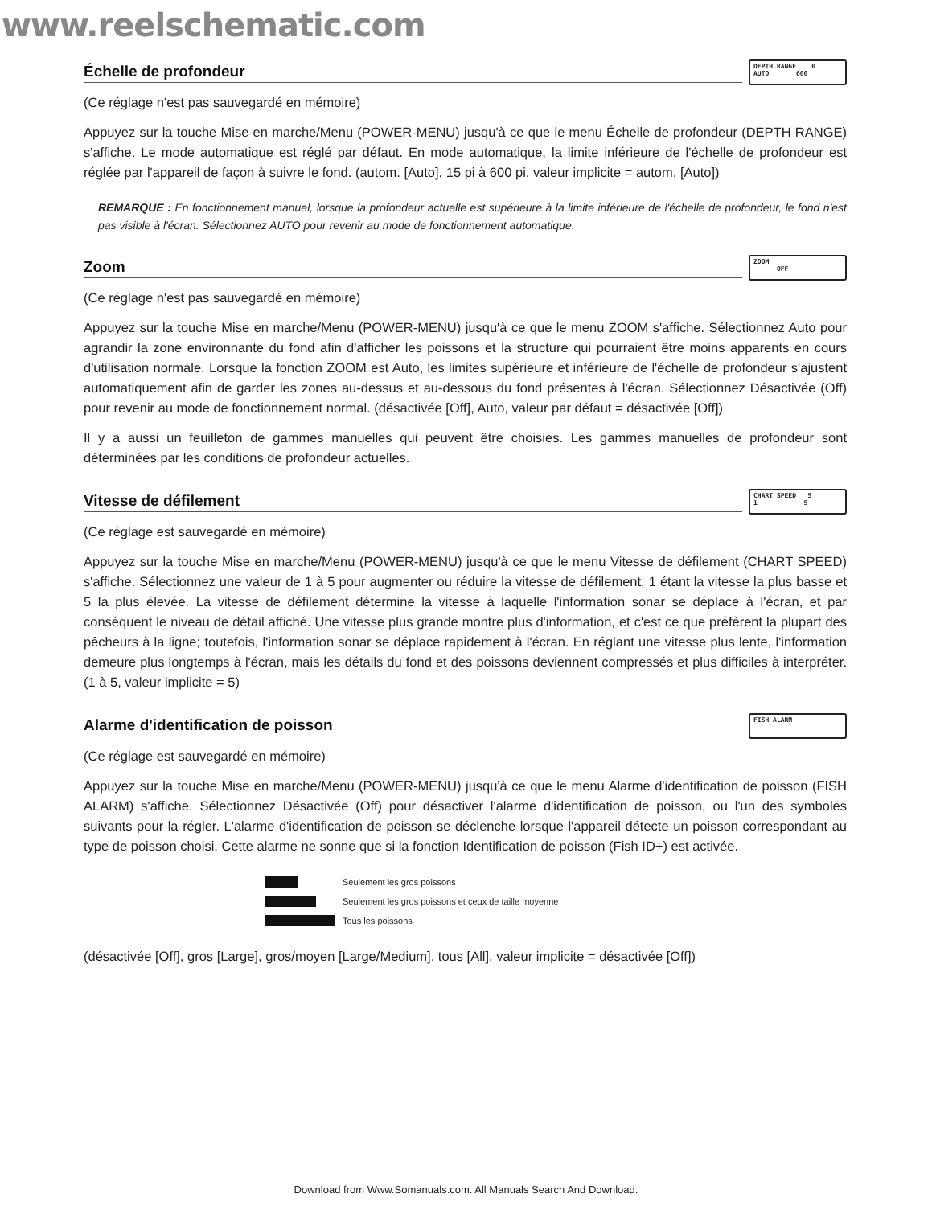www.reelschematic.com
Échelle de profondeur
DEPTH RANGE 0
AUTO 600
(Ce réglage n'est pas sauvegardé en mémoire)
Appuyez sur la touche Mise en marche/Menu (POWER-MENU) jusqu'à ce que le menu Échelle de profondeur (DEPTH RANGE) s'affiche. Le mode automatique est réglé par défaut. En mode automatique, la limite inférieure de l'échelle de profondeur est réglée par l'appareil de façon à suivre le fond. (autom. [Auto], 15 pi à 600 pi, valeur implicite = autom. [Auto])
REMARQUE : En fonctionnement manuel, lorsque la profondeur actuelle est supérieure à la limite inférieure de l'échelle de profondeur, le fond n'est pas visible à l'écran. Sélectionnez AUTO pour revenir au mode de fonctionnement automatique.
Zoom
ZOOM
OFF
(Ce réglage n'est pas sauvegardé en mémoire)
Appuyez sur la touche Mise en marche/Menu (POWER-MENU) jusqu'à ce que le menu ZOOM s'affiche. Sélectionnez Auto pour agrandir la zone environnante du fond afin d'afficher les poissons et la structure qui pourraient être moins apparents en cours d'utilisation normale. Lorsque la fonction ZOOM est Auto, les limites supérieure et inférieure de l'échelle de profondeur s'ajustent automatiquement afin de garder les zones au-dessus et au-dessous du fond présentes à l'écran. Sélectionnez Désactivée (Off) pour revenir au mode de fonctionnement normal. (désactivée [Off], Auto, valeur par défaut = désactivée [Off])
Il y a aussi un feuilleton de gammes manuelles qui peuvent être choisies. Les gammes manuelles de profondeur sont déterminées par les conditions de profondeur actuelles.
Vitesse de défilement
CHART SPEED 5
1 5
(Ce réglage est sauvegardé en mémoire)
Appuyez sur la touche Mise en marche/Menu (POWER-MENU) jusqu'à ce que le menu Vitesse de défilement (CHART SPEED) s'affiche. Sélectionnez une valeur de 1 à 5 pour augmenter ou réduire la vitesse de défilement, 1 étant la vitesse la plus basse et 5 la plus élevée. La vitesse de défilement détermine la vitesse à laquelle l'information sonar se déplace à l'écran, et par conséquent le niveau de détail affiché. Une vitesse plus grande montre plus d'information, et c'est ce que préfèrent la plupart des pêcheurs à la ligne; toutefois, l'information sonar se déplace rapidement à l'écran. En réglant une vitesse plus lente, l'information demeure plus longtemps à l'écran, mais les détails du fond et des poissons deviennent compressés et plus difficiles à interpréter. (1 à 5, valeur implicite = 5)
Alarme d'identification de poisson
FISH ALARM
(Ce réglage est sauvegardé en mémoire)
Appuyez sur la touche Mise en marche/Menu (POWER-MENU) jusqu'à ce que le menu Alarme d'identification de poisson (FISH ALARM) s'affiche. Sélectionnez Désactivée (Off) pour désactiver l'alarme d'identification de poisson, ou l'un des symboles suivants pour la régler. L'alarme d'identification de poisson se déclenche lorsque l'appareil détecte un poisson correspondant au type de poisson choisi. Cette alarme ne sonne que si la fonction Identification de poisson (Fish ID+) est activée.
Seulement les gros poissons
Seulement les gros poissons et ceux de taille moyenne
Tous les poissons
(désactivée [Off], gros [Large], gros/moyen [Large/Medium], tous [All], valeur implicite = désactivée [Off])
Download from Www.Somanuals.com. All Manuals Search And Download.